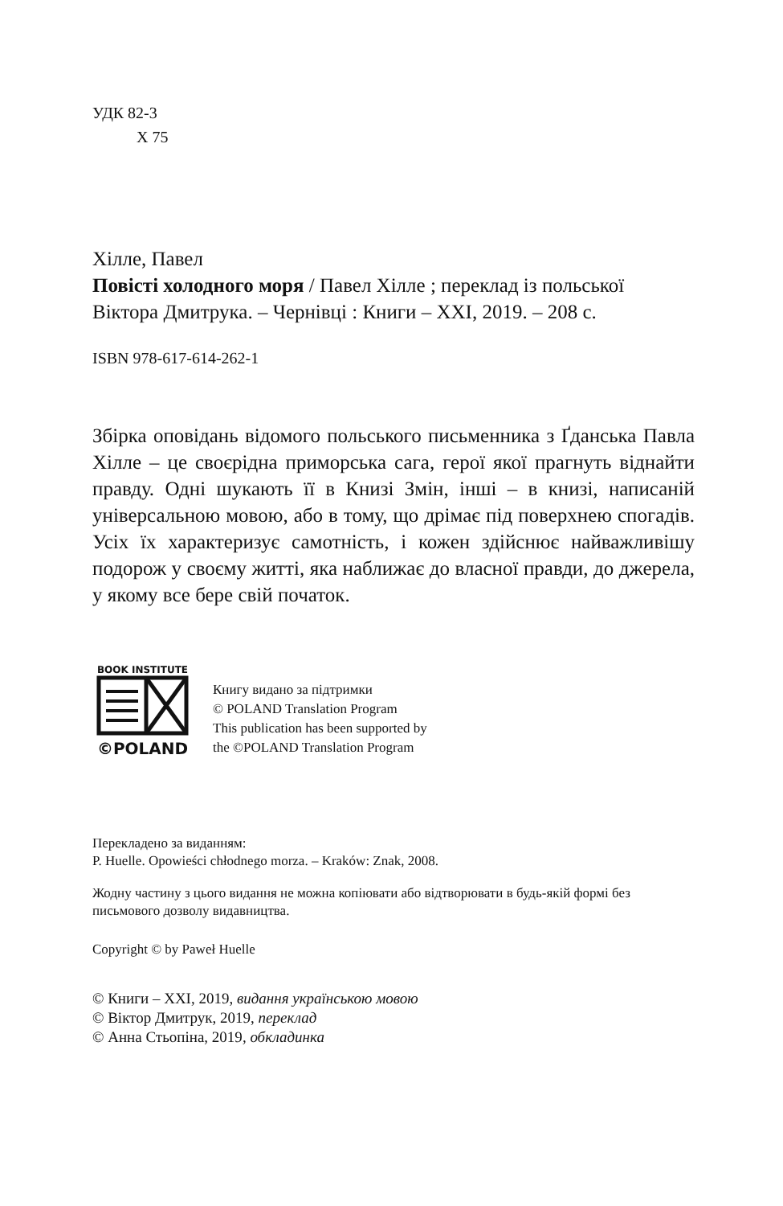УДК 82-3
Х 75
Хілле, Павел
Повісті холодного моря / Павел Хілле ; переклад із польської Віктора Дмитрука. – Чернівці : Книги – ХХІ, 2019. – 208 с.
ISBN 978-617-614-262-1
Збірка оповідань відомого польського письменника з Ґданська Павла Хілле – це своєрідна приморська сага, герої якої прагнуть віднайти правду. Одні шукають її в Книзі Змін, інші – в книзі, написаній універсальною мовою, або в тому, що дрімає під поверхнею спогадів. Усіх їх характеризує самотність, і кожен здійснює найважливішу подорож у своєму житті, яка наближає до власної правди, до джерела, у якому все бере свій початок.
BOOK INSTITUTE
©POLAND
Книгу видано за підтримки
© POLAND Translation Program
This publication has been supported by
the ©POLAND Translation Program
Перекладено за виданням:
P. Huelle. Opowieści chłodnego morza. – Kraków: Znak, 2008.
Жодну частину з цього видання не можна копіювати або відтворювати в будь-якій формі без письмового дозволу видавництва.
Copyright © by Paweł Huelle
© Книги – ХХІ, 2019, видання українською мовою
© Віктор Дмитрук, 2019, переклад
© Анна Стьопіна, 2019, обкладинка